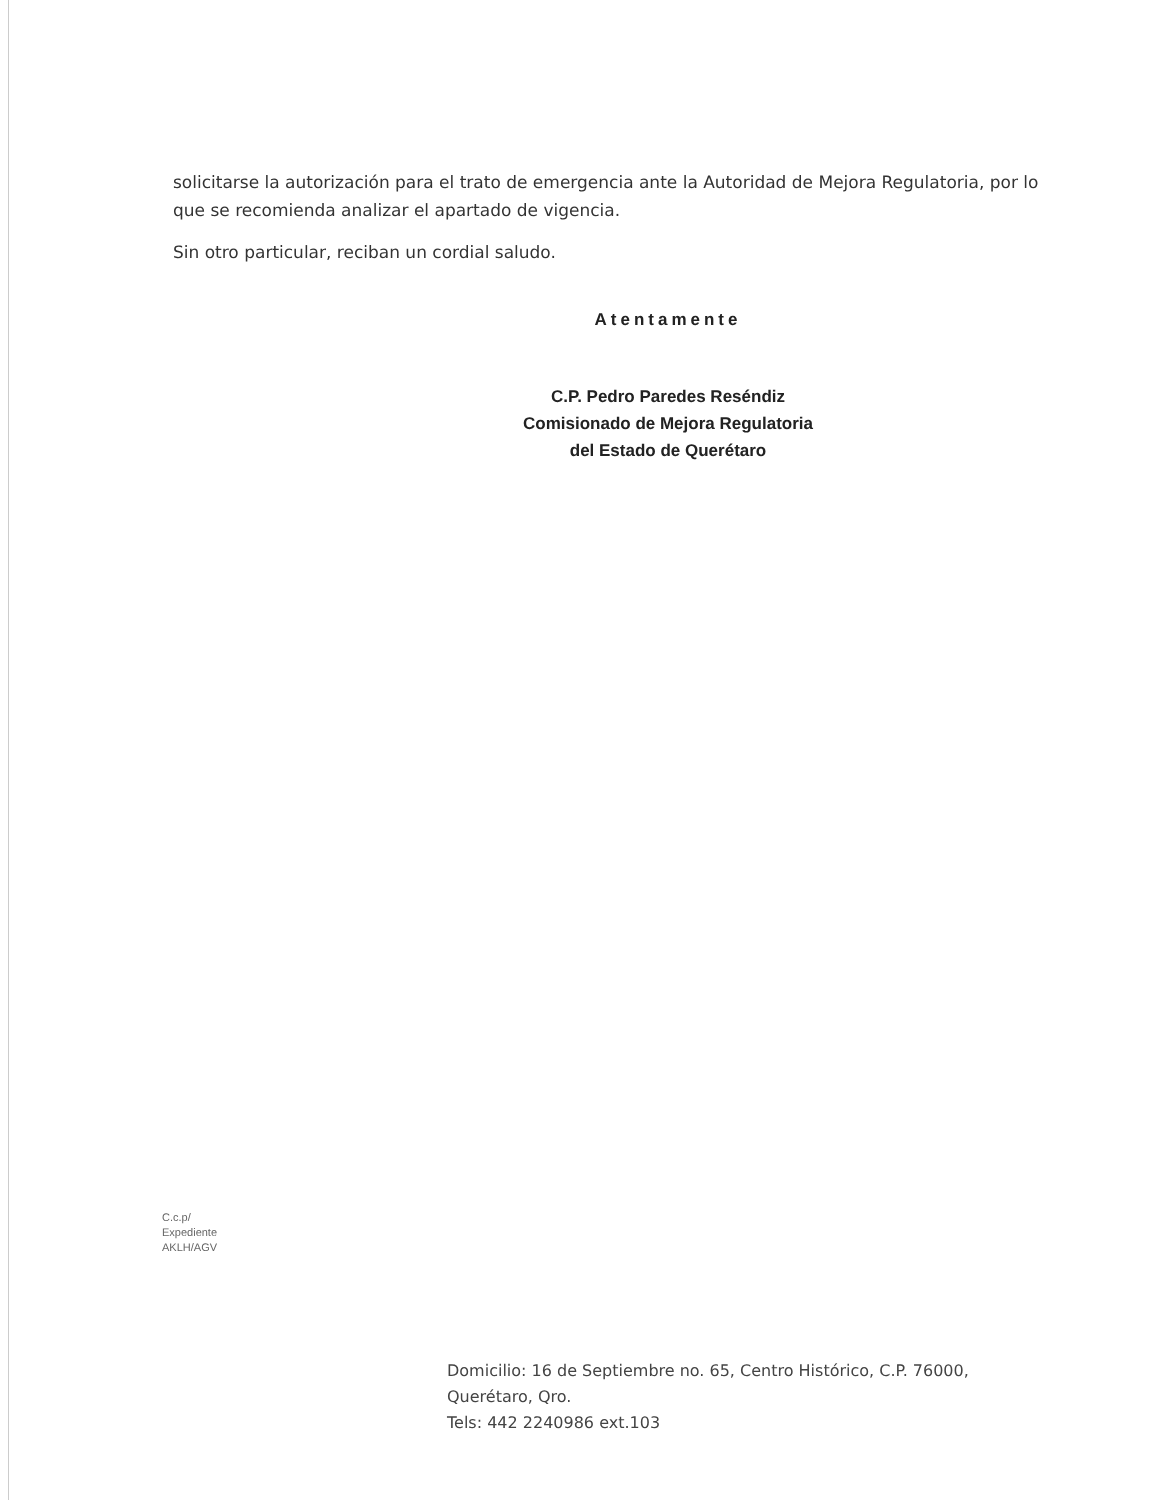solicitarse la autorización para el trato de emergencia ante la Autoridad de Mejora Regulatoria, por lo que se recomienda analizar el apartado de vigencia.
Sin otro particular, reciban un cordial saludo.
Atentamente
C.P. Pedro Paredes Reséndiz
Comisionado de Mejora Regulatoria
del Estado de Querétaro
C.c.p/
Expediente
AKLH/AGV
Domicilio: 16 de Septiembre no. 65, Centro Histórico, C.P. 76000,
Querétaro, Qro.
Tels: 442 2240986 ext.103